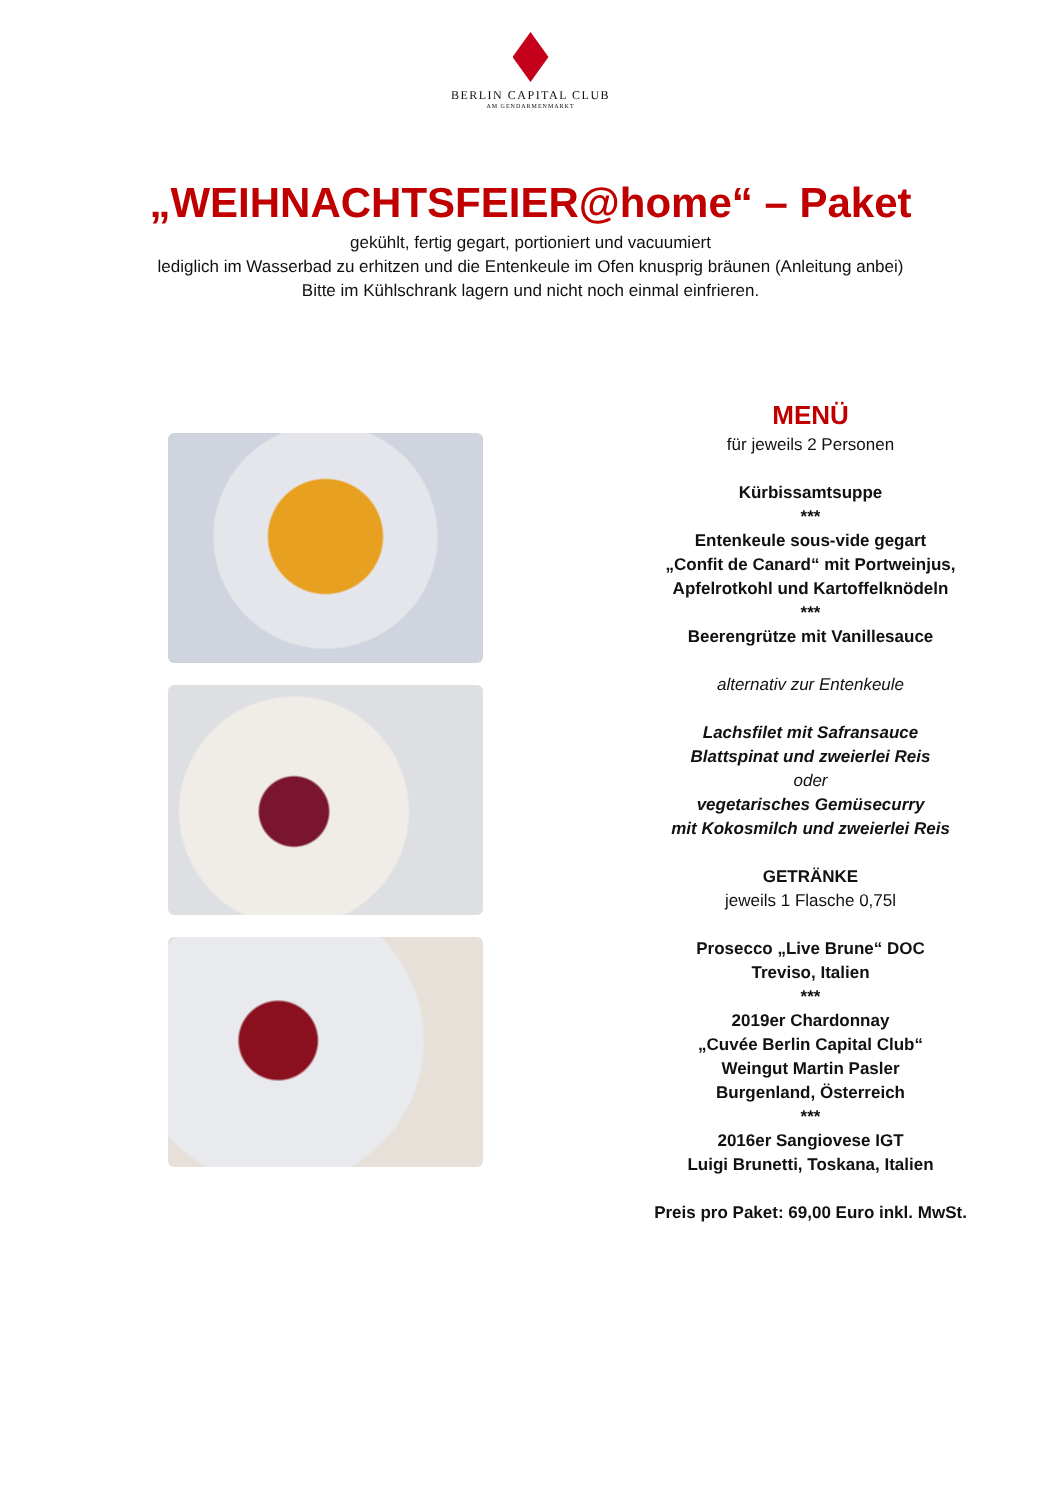BERLIN CAPITAL CLUB
AM GENDARMENMARKT
„WEIHNACHTSFEIER@home“ – Paket
gekühlt, fertig gegart, portioniert und vacuumiert
lediglich im Wasserbad zu erhitzen und die Entenkeule im Ofen knusprig bräunen (Anleitung anbei)
Bitte im Kühlschrank lagern und nicht noch einmal einfrieren.
MENÜ
für jeweils 2 Personen
Kürbissamtsuppe
***
Entenkeule sous-vide gegart
„Confit de Canard“ mit Portweinjus,
Apfelrotkohl und Kartoffelknödeln
***
Beerengrütze mit Vanillesauce
alternativ zur Entenkeule
Lachsfilet mit Safransauce
Blattspinat und zweierlei Reis
oder
vegetarisches Gemüsecurry
mit Kokosmilch und zweierlei Reis
GETRÄNKE
jeweils 1 Flasche 0,75l
Prosecco „Live Brune“ DOC
Treviso, Italien
***
2019er Chardonnay
„Cuvée Berlin Capital Club“
Weingut Martin Pasler
Burgenland, Österreich
***
2016er Sangiovese IGT
Luigi Brunetti, Toskana, Italien
Preis pro Paket: 69,00 Euro inkl. MwSt.